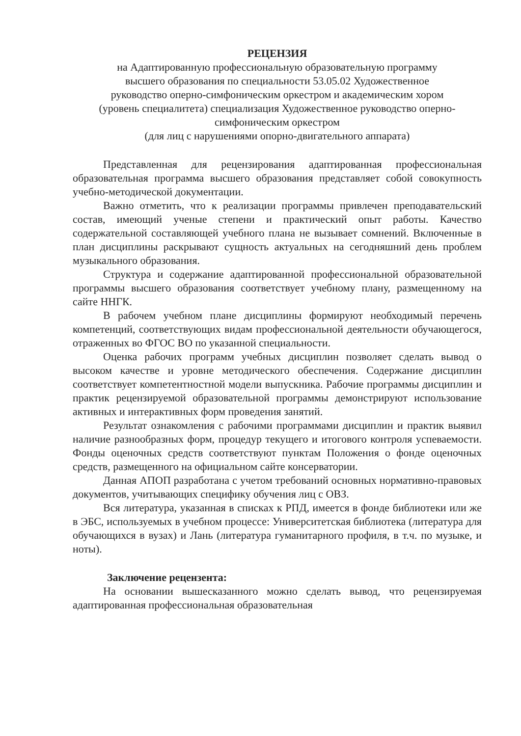РЕЦЕНЗИЯ
на Адаптированную профессиональную образовательную программу
высшего образования по специальности 53.05.02 Художественное
руководство оперно-симфоническим оркестром и академическим хором
(уровень специалитета) специализация Художественное руководство оперно-
симфоническим оркестром
(для лиц с нарушениями опорно-двигательного аппарата)
Представленная для рецензирования адаптированная профессиональная образовательная программа высшего образования представляет собой совокупность учебно-методической документации.
Важно отметить, что к реализации программы привлечен преподавательский состав, имеющий ученые степени и практический опыт работы. Качество содержательной составляющей учебного плана не вызывает сомнений. Включенные в план дисциплины раскрывают сущность актуальных на сегодняшний день проблем музыкального образования.
Структура и содержание адаптированной профессиональной образовательной программы высшего образования соответствует учебному плану, размещенному на сайте ННГК.
В рабочем учебном плане дисциплины формируют необходимый перечень компетенций, соответствующих видам профессиональной деятельности обучающегося, отраженных во ФГОС ВО по указанной специальности.
Оценка рабочих программ учебных дисциплин позволяет сделать вывод о высоком качестве и уровне методического обеспечения. Содержание дисциплин соответствует компетентностной модели выпускника. Рабочие программы дисциплин и практик рецензируемой образовательной программы демонстрируют использование активных и интерактивных форм проведения занятий.
Результат ознакомления с рабочими программами дисциплин и практик выявил наличие разнообразных форм, процедур текущего и итогового контроля успеваемости. Фонды оценочных средств соответствуют пунктам Положения о фонде оценочных средств, размещенного на официальном сайте консерватории.
Данная АПОП разработана с учетом требований основных нормативно-правовых документов, учитывающих специфику обучения лиц с ОВЗ.
Вся литература, указанная в списках к РПД, имеется в фонде библиотеки или же в ЭБС, используемых в учебном процессе: Университетская библиотека (литература для обучающихся в вузах) и Лань (литература гуманитарного профиля, в т.ч. по музыке, и ноты).
Заключение рецензента:
На основании вышесказанного можно сделать вывод, что рецензируемая адаптированная профессиональная образовательная